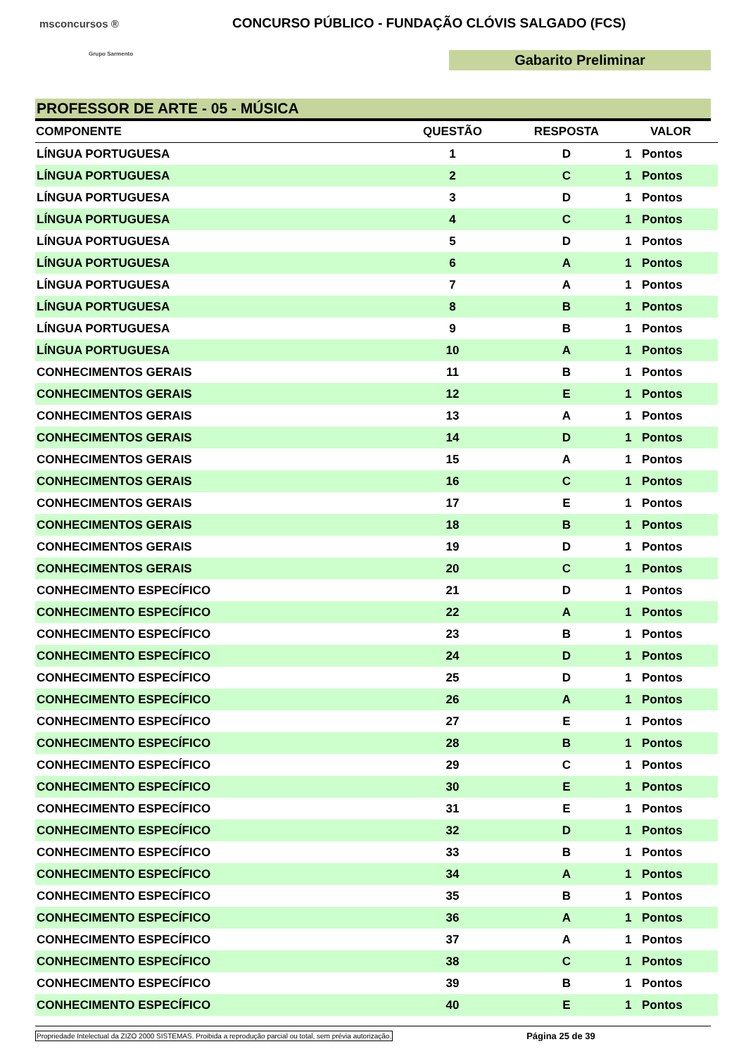msconcursos ®
Grupo Sarmento
CONCURSO PÚBLICO - FUNDAÇÃO CLÓVIS SALGADO (FCS)
Gabarito Preliminar
PROFESSOR DE ARTE - 05 - MÚSICA
| COMPONENTE | QUESTÃO | RESPOSTA | VALOR | |
| --- | --- | --- | --- | --- |
| LÍNGUA PORTUGUESA | 1 | D | 1 | Pontos |
| LÍNGUA PORTUGUESA | 2 | C | 1 | Pontos |
| LÍNGUA PORTUGUESA | 3 | D | 1 | Pontos |
| LÍNGUA PORTUGUESA | 4 | C | 1 | Pontos |
| LÍNGUA PORTUGUESA | 5 | D | 1 | Pontos |
| LÍNGUA PORTUGUESA | 6 | A | 1 | Pontos |
| LÍNGUA PORTUGUESA | 7 | A | 1 | Pontos |
| LÍNGUA PORTUGUESA | 8 | B | 1 | Pontos |
| LÍNGUA PORTUGUESA | 9 | B | 1 | Pontos |
| LÍNGUA PORTUGUESA | 10 | A | 1 | Pontos |
| CONHECIMENTOS GERAIS | 11 | B | 1 | Pontos |
| CONHECIMENTOS GERAIS | 12 | E | 1 | Pontos |
| CONHECIMENTOS GERAIS | 13 | A | 1 | Pontos |
| CONHECIMENTOS GERAIS | 14 | D | 1 | Pontos |
| CONHECIMENTOS GERAIS | 15 | A | 1 | Pontos |
| CONHECIMENTOS GERAIS | 16 | C | 1 | Pontos |
| CONHECIMENTOS GERAIS | 17 | E | 1 | Pontos |
| CONHECIMENTOS GERAIS | 18 | B | 1 | Pontos |
| CONHECIMENTOS GERAIS | 19 | D | 1 | Pontos |
| CONHECIMENTOS GERAIS | 20 | C | 1 | Pontos |
| CONHECIMENTO ESPECÍFICO | 21 | D | 1 | Pontos |
| CONHECIMENTO ESPECÍFICO | 22 | A | 1 | Pontos |
| CONHECIMENTO ESPECÍFICO | 23 | B | 1 | Pontos |
| CONHECIMENTO ESPECÍFICO | 24 | D | 1 | Pontos |
| CONHECIMENTO ESPECÍFICO | 25 | D | 1 | Pontos |
| CONHECIMENTO ESPECÍFICO | 26 | A | 1 | Pontos |
| CONHECIMENTO ESPECÍFICO | 27 | E | 1 | Pontos |
| CONHECIMENTO ESPECÍFICO | 28 | B | 1 | Pontos |
| CONHECIMENTO ESPECÍFICO | 29 | C | 1 | Pontos |
| CONHECIMENTO ESPECÍFICO | 30 | E | 1 | Pontos |
| CONHECIMENTO ESPECÍFICO | 31 | E | 1 | Pontos |
| CONHECIMENTO ESPECÍFICO | 32 | D | 1 | Pontos |
| CONHECIMENTO ESPECÍFICO | 33 | B | 1 | Pontos |
| CONHECIMENTO ESPECÍFICO | 34 | A | 1 | Pontos |
| CONHECIMENTO ESPECÍFICO | 35 | B | 1 | Pontos |
| CONHECIMENTO ESPECÍFICO | 36 | A | 1 | Pontos |
| CONHECIMENTO ESPECÍFICO | 37 | A | 1 | Pontos |
| CONHECIMENTO ESPECÍFICO | 38 | C | 1 | Pontos |
| CONHECIMENTO ESPECÍFICO | 39 | B | 1 | Pontos |
| CONHECIMENTO ESPECÍFICO | 40 | E | 1 | Pontos |
Propriedade Intelectual da ZIZO 2000 SISTEMAS. Proibida a reprodução parcial ou total, sem prévia autorização. Página 25 de 39